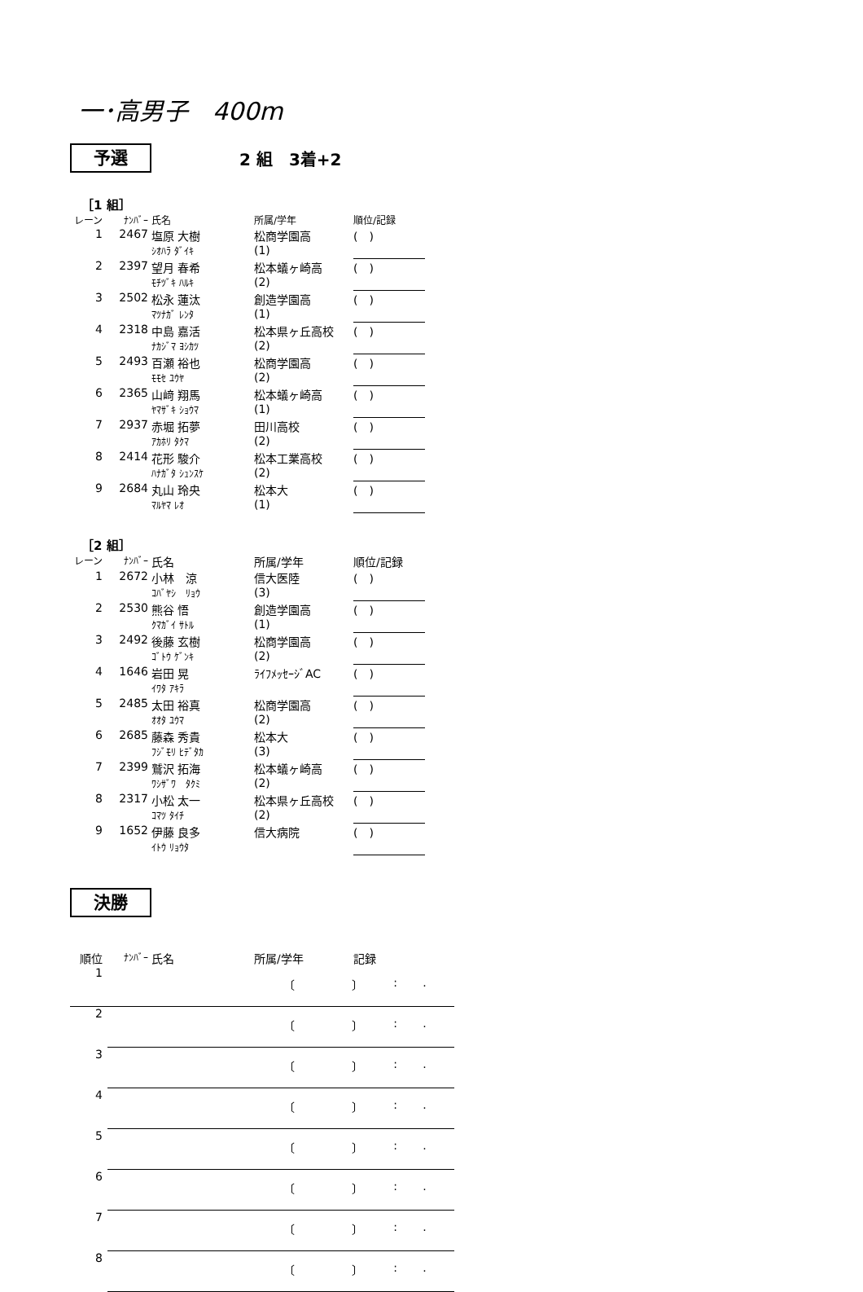一･高男子　400m
予選
2 組　3着+2
［1 組］
| レーン | ﾅﾝﾊﾞｰ | 氏名 | 所属/学年 | 順位/記録 |
| 1 | 2467 | 塩原 大樹 | 松商学園高 | ( ) |
| | | ｼｵﾊﾗ ﾀﾞｲｷ | (1) | |
| 2 | 2397 | 望月 春希 | 松本蟻ヶ崎高 | ( ) |
| | | ﾓﾁﾂﾞｷ ﾊﾙｷ | (2) | |
| 3 | 2502 | 松永 蓮汰 | 創造学園高 | ( ) |
| | | ﾏﾂﾅｶﾞ ﾚﾝﾀ | (1) | |
| 4 | 2318 | 中島 嘉活 | 松本県ヶ丘高校 | ( ) |
| | | ﾅｶｼﾞﾏ ﾖｼｶﾂ | (2) | |
| 5 | 2493 | 百瀬 裕也 | 松商学園高 | ( ) |
| | | ﾓﾓｾ ﾕｳﾔ | (2) | |
| 6 | 2365 | 山﨑 翔馬 | 松本蟻ヶ崎高 | ( ) |
| | | ﾔﾏｻﾞｷ ｼｮｳﾏ | (1) | |
| 7 | 2937 | 赤堀 拓夢 | 田川高校 | ( ) |
| | | ｱｶﾎﾘ ﾀｸﾏ | (2) | |
| 8 | 2414 | 花形 駿介 | 松本工業高校 | ( ) |
| | | ﾊﾅｶﾞﾀ ｼｭﾝｽｹ | (2) | |
| 9 | 2684 | 丸山 玲央 | 松本大 | ( ) |
| | | ﾏﾙﾔﾏ ﾚｵ | (1) | |
［2 組］
| レーン | ﾅﾝﾊﾞｰ | 氏名 | 所属/学年 | 順位/記録 |
| 1 | 2672 | 小林 涼 | 信大医陸 | ( ) |
| | | ｺﾊﾞﾔｼ ﾘｮｳ | (3) | |
| 2 | 2530 | 熊谷 悟 | 創造学園高 | ( ) |
| | | ｸﾏｶﾞｲ ｻﾄﾙ | (1) | |
| 3 | 2492 | 後藤 玄樹 | 松商学園高 | ( ) |
| | | ｺﾞﾄｳ ｹﾞﾝｷ | (2) | |
| 4 | 1646 | 岩田 晃 | ﾗｲﾌﾒｯｾｰｼﾞAC | ( ) |
| | | ｲﾜﾀ ｱｷﾗ | | |
| 5 | 2485 | 太田 裕真 | 松商学園高 | ( ) |
| | | ｵｵﾀ ﾕｳﾏ | (2) | |
| 6 | 2685 | 藤森 秀貴 | 松本大 | ( ) |
| | | ﾌｼﾞﾓﾘ ﾋﾃﾞﾀｶ | (3) | |
| 7 | 2399 | 鷲沢 拓海 | 松本蟻ヶ崎高 | ( ) |
| | | ﾜｼｻﾞﾜ ﾀｸﾐ | (2) | |
| 8 | 2317 | 小松 太一 | 松本県ヶ丘高校 | ( ) |
| | | ｺﾏﾂ ﾀｲﾁ | (2) | |
| 9 | 1652 | 伊藤 良多 | 信大病院 | ( ) |
| | | ｲﾄｳ ﾘｮｳﾀ | | |
決勝
| 順位 | ﾅﾝﾊﾞｰ | 氏名 | 所属/学年 | 記録 |
| 1 | | 〔 〕 | : . |
| 2 | | 〔 〕 | : . |
| 3 | | 〔 〕 | : . |
| 4 | | 〔 〕 | : . |
| 5 | | 〔 〕 | : . |
| 6 | | 〔 〕 | : . |
| 7 | | 〔 〕 | : . |
| 8 | | 〔 〕 | : . |